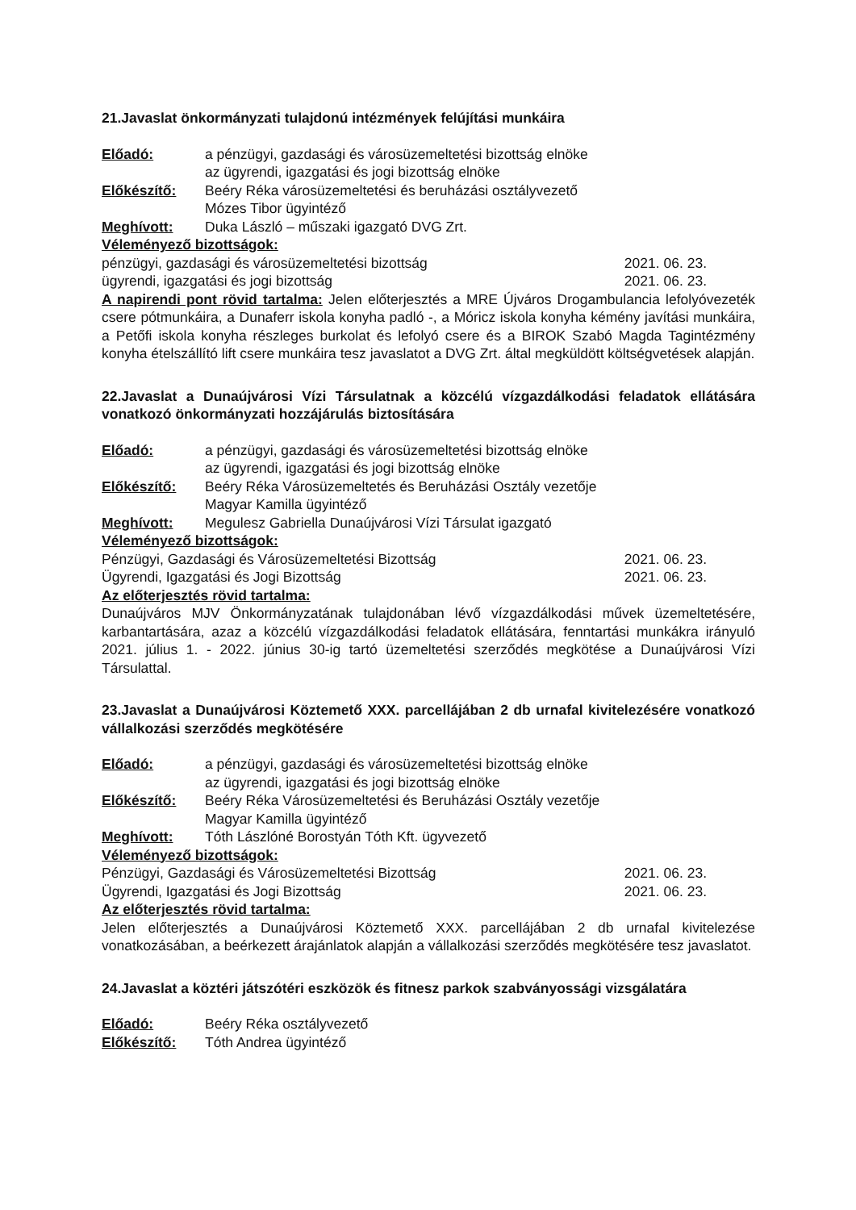21.Javaslat önkormányzati tulajdonú intézmények felújítási munkáira
Előadó: a pénzügyi, gazdasági és városüzemeltetési bizottság elnöke
az ügyrendi, igazgatási és jogi bizottság elnöke
Előkészítő: Beéry Réka városüzemeltetési és beruházási osztályvezető
Mózes Tibor ügyintéző
Meghívott: Duka László – műszaki igazgató DVG Zrt.
Véleményező bizottságok:
pénzügyi, gazdasági és városüzemeltetési bizottság 2021. 06. 23.
ügyrendi, igazgatási és jogi bizottság 2021. 06. 23.
A napirendi pont rövid tartalma: Jelen előterjesztés a MRE Újváros Drogambulancia lefolyóvezeték csere pótmunkáira, a Dunaferr iskola konyha padló -, a Móricz iskola konyha kémény javítási munkáira, a Petőfi iskola konyha részleges burkolat és lefolyó csere és a BIROK Szabó Magda Tagintézmény konyha ételszállító lift csere munkáira tesz javaslatot a DVG Zrt. által megküldött költségvetések alapján.
22.Javaslat a Dunaújvárosi Vízi Társulatnak a közcélú vízgazdálkodási feladatok ellátására vonatkozó önkormányzati hozzájárulás biztosítására
Előadó: a pénzügyi, gazdasági és városüzemeltetési bizottság elnöke
az ügyrendi, igazgatási és jogi bizottság elnöke
Előkészítő: Beéry Réka Városüzemeltetés és Beruházási Osztály vezetője
Magyar Kamilla ügyintéző
Meghívott: Megulesz Gabriella Dunaújvárosi Vízi Társulat igazgató
Véleményező bizottságok:
Pénzügyi, Gazdasági és Városüzemeltetési Bizottság 2021. 06. 23.
Ügyrendi, Igazgatási és Jogi Bizottság 2021. 06. 23.
Az előterjesztés rövid tartalma:
Dunaújváros MJV Önkormányzatának tulajdonában lévő vízgazdálkodási művek üzemeltetésére, karbantartására, azaz a közcélú vízgazdálkodási feladatok ellátására, fenntartási munkákra irányuló 2021. július 1. - 2022. június 30-ig tartó üzemeltetési szerződés megkötése a Dunaújvárosi Vízi Társulattal.
23.Javaslat a Dunaújvárosi Köztemető XXX. parcellájában 2 db urnafal kivitelezésére vonatkozó vállalkozási szerződés megkötésére
Előadó: a pénzügyi, gazdasági és városüzemeltetési bizottság elnöke
az ügyrendi, igazgatási és jogi bizottság elnöke
Előkészítő: Beéry Réka Városüzemeltetési és Beruházási Osztály vezetője
Magyar Kamilla ügyintéző
Meghívott: Tóth Lászlóné Borostyán Tóth Kft. ügyvezető
Véleményező bizottságok:
Pénzügyi, Gazdasági és Városüzemeltetési Bizottság 2021. 06. 23.
Ügyrendi, Igazgatási és Jogi Bizottság 2021. 06. 23.
Az előterjesztés rövid tartalma:
Jelen előterjesztés a Dunaújvárosi Köztemető XXX. parcellájában 2 db urnafal kivitelezése vonatkozásában, a beérkezett árajánlatok alapján a vállalkozási szerződés megkötésére tesz javaslatot.
24.Javaslat a köztéri játszótéri eszközök és fitnesz parkok szabványossági vizsgálatára
Előadó: Beéry Réka osztályvezető
Előkészítő: Tóth Andrea ügyintéző